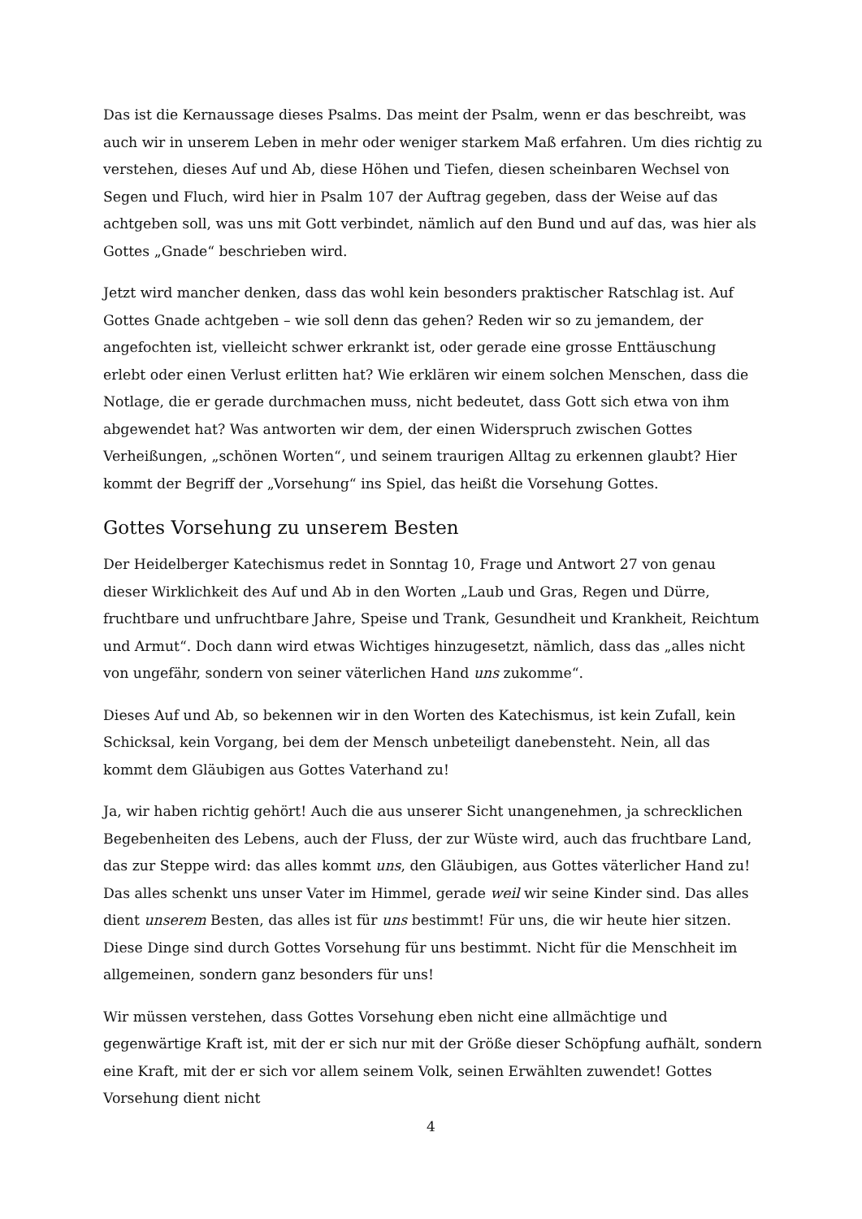Das ist die Kernaussage dieses Psalms. Das meint der Psalm, wenn er das beschreibt, was auch wir in unserem Leben in mehr oder weniger starkem Maß erfahren. Um dies richtig zu verstehen, dieses Auf und Ab, diese Höhen und Tiefen, diesen scheinbaren Wechsel von Segen und Fluch, wird hier in Psalm 107 der Auftrag gegeben, dass der Weise auf das achtgeben soll, was uns mit Gott verbindet, nämlich auf den Bund und auf das, was hier als Gottes „Gnade“ beschrieben wird.
Jetzt wird mancher denken, dass das wohl kein besonders praktischer Ratschlag ist. Auf Gottes Gnade achtgeben – wie soll denn das gehen? Reden wir so zu jemandem, der angefochten ist, vielleicht schwer erkrankt ist, oder gerade eine grosse Enttäuschung erlebt oder einen Verlust erlitten hat? Wie erklären wir einem solchen Menschen, dass die Notlage, die er gerade durchmachen muss, nicht bedeutet, dass Gott sich etwa von ihm abgewendet hat? Was antworten wir dem, der einen Widerspruch zwischen Gottes Verheißungen, „schönen Worten“, und seinem traurigen Alltag zu erkennen glaubt? Hier kommt der Begriff der „Vorsehung“ ins Spiel, das heißt die Vorsehung Gottes.
Gottes Vorsehung zu unserem Besten
Der Heidelberger Katechismus redet in Sonntag 10, Frage und Antwort 27 von genau dieser Wirklichkeit des Auf und Ab in den Worten „Laub und Gras, Regen und Dürre, fruchtbare und unfruchtbare Jahre, Speise und Trank, Gesundheit und Krankheit, Reichtum und Armut“. Doch dann wird etwas Wichtiges hinzugesetzt, nämlich, dass das „alles nicht von ungefähr, sondern von seiner väterlichen Hand uns zukomme“.
Dieses Auf und Ab, so bekennen wir in den Worten des Katechismus, ist kein Zufall, kein Schicksal, kein Vorgang, bei dem der Mensch unbeteiligt danebensteht. Nein, all das kommt dem Gläubigen aus Gottes Vaterhand zu!
Ja, wir haben richtig gehört! Auch die aus unserer Sicht unangenehmen, ja schrecklichen Begebenheiten des Lebens, auch der Fluss, der zur Wüste wird, auch das fruchtbare Land, das zur Steppe wird: das alles kommt uns, den Gläubigen, aus Gottes väterlicher Hand zu! Das alles schenkt uns unser Vater im Himmel, gerade weil wir seine Kinder sind. Das alles dient unserem Besten, das alles ist für uns bestimmt! Für uns, die wir heute hier sitzen. Diese Dinge sind durch Gottes Vorsehung für uns bestimmt. Nicht für die Menschheit im allgemeinen, sondern ganz besonders für uns!
Wir müssen verstehen, dass Gottes Vorsehung eben nicht eine allmächtige und gegenwärtige Kraft ist, mit der er sich nur mit der Größe dieser Schöpfung aufhält, sondern eine Kraft, mit der er sich vor allem seinem Volk, seinen Erwählten zuwendet! Gottes Vorsehung dient nicht
4